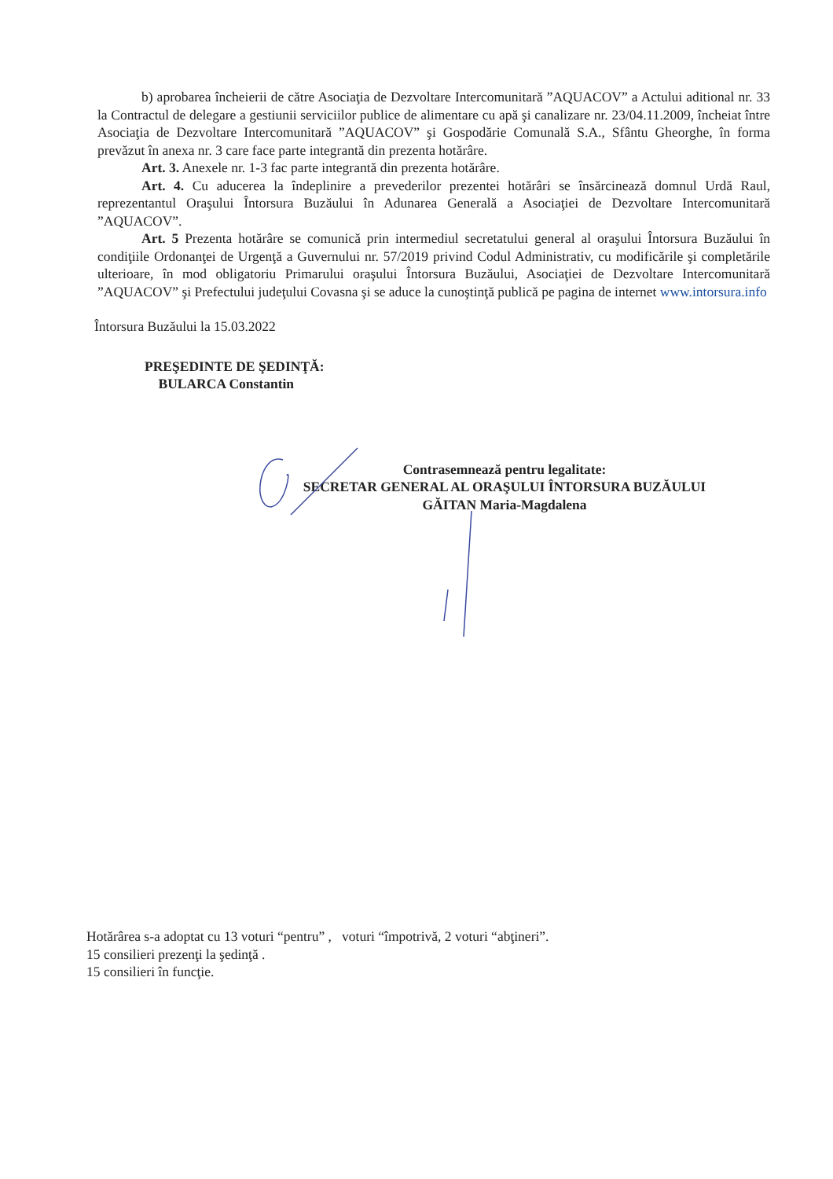b) aprobarea încheierii de către Asociaţia de Dezvoltare Intercomunitară ”AQUACOV” a Actului aditional nr. 33 la Contractul de delegare a gestiunii serviciilor publice de alimentare cu apă şi canalizare nr. 23/04.11.2009, încheiat între Asociaţia de Dezvoltare Intercomunitară ”AQUACOV” şi Gospodărie Comunală S.A., Sfântu Gheorghe, în forma prevăzut în anexa nr. 3 care face parte integrantă din prezenta hotărâre.
Art. 3. Anexele nr. 1-3 fac parte integrantă din prezenta hotărâre.
Art. 4. Cu aducerea la îndeplinire a prevederilor prezentei hotărâri se însărcinează domnul Urdă Raul, reprezentantul Oraşului Întorsura Buzăului în Adunarea Generală a Asociaţiei de Dezvoltare Intercomunitară ”AQUACOV”.
Art. 5 Prezenta hotărâre se comunică prin intermediul secretatului general al oraşului Întorsura Buzăului în condiţiile Ordonanţei de Urgenţă a Guvernului nr. 57/2019 privind Codul Administrativ, cu modificările şi completările ulterioare, în mod obligatoriu Primarului oraşului Întorsura Buzăului, Asociaţiei de Dezvoltare Intercomunitară ”AQUACOV” şi Prefectului judeţului Covasna şi se aduce la cunoştinţă publică pe pagina de internet www.intorsura.info
Întorsura Buzăului la 15.03.2022
PREŞEDINTE DE ŞEDINŢĂ:
BULARCA Constantin
Contrasemnează pentru legalitate:
SECRETAR GENERAL AL ORAŞULUI ÎNTORSURA BUZĂULUI
GĂITAN Maria-Magdalena
Hotărârea s-a adoptat cu 13 voturi “pentru” , voturi “împotrivă, 2 voturi “abţineri”.
15 consilieri prezenţi la şedinţă .
15 consilieri în funcţie.